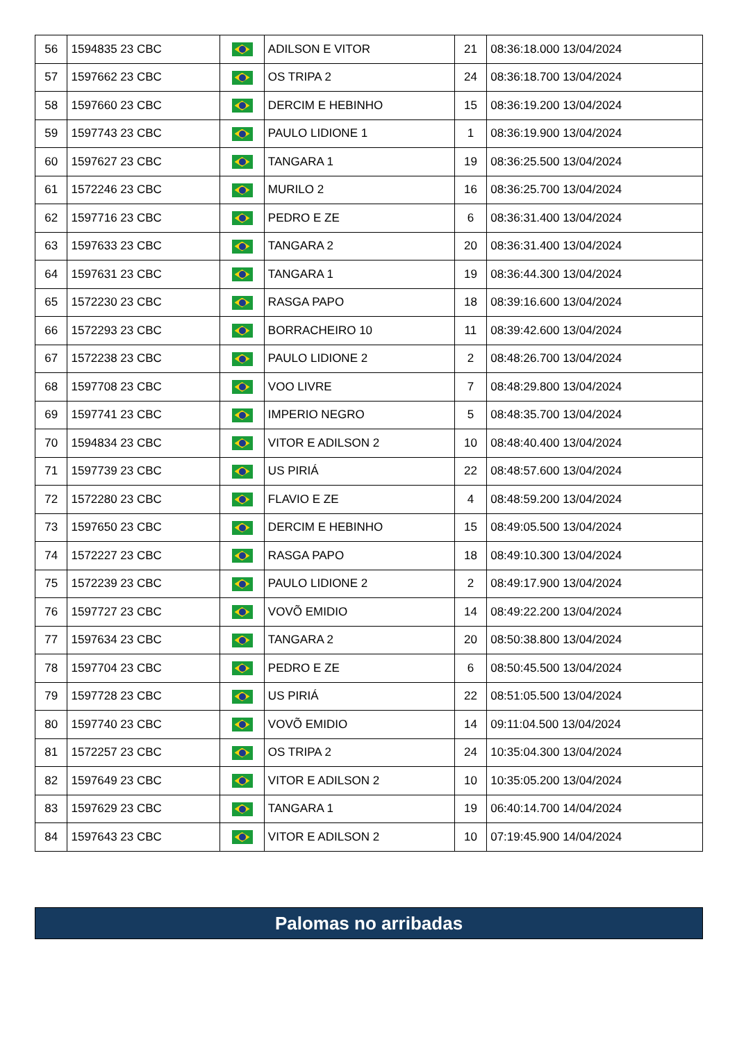| 56 | 1594835 23 CBC | | ADILSON E VITOR | 21 | 08:36:18.000 13/04/2024 |
| 57 | 1597662 23 CBC | | OS TRIPA 2 | 24 | 08:36:18.700 13/04/2024 |
| 58 | 1597660 23 CBC | | DERCIM E HEBINHO | 15 | 08:36:19.200 13/04/2024 |
| 59 | 1597743 23 CBC | | PAULO LIDIONE 1 | 1 | 08:36:19.900 13/04/2024 |
| 60 | 1597627 23 CBC | | TANGARA 1 | 19 | 08:36:25.500 13/04/2024 |
| 61 | 1572246 23 CBC | | MURILO 2 | 16 | 08:36:25.700 13/04/2024 |
| 62 | 1597716 23 CBC | | PEDRO E ZE | 6 | 08:36:31.400 13/04/2024 |
| 63 | 1597633 23 CBC | | TANGARA 2 | 20 | 08:36:31.400 13/04/2024 |
| 64 | 1597631 23 CBC | | TANGARA 1 | 19 | 08:36:44.300 13/04/2024 |
| 65 | 1572230 23 CBC | | RASGA PAPO | 18 | 08:39:16.600 13/04/2024 |
| 66 | 1572293 23 CBC | | BORRACHEIRO 10 | 11 | 08:39:42.600 13/04/2024 |
| 67 | 1572238 23 CBC | | PAULO LIDIONE 2 | 2 | 08:48:26.700 13/04/2024 |
| 68 | 1597708 23 CBC | | VOO LIVRE | 7 | 08:48:29.800 13/04/2024 |
| 69 | 1597741 23 CBC | | IMPERIO NEGRO | 5 | 08:48:35.700 13/04/2024 |
| 70 | 1594834 23 CBC | | VITOR E ADILSON 2 | 10 | 08:48:40.400 13/04/2024 |
| 71 | 1597739 23 CBC | | US PIRIÁ | 22 | 08:48:57.600 13/04/2024 |
| 72 | 1572280 23 CBC | | FLAVIO E ZE | 4 | 08:48:59.200 13/04/2024 |
| 73 | 1597650 23 CBC | | DERCIM E HEBINHO | 15 | 08:49:05.500 13/04/2024 |
| 74 | 1572227 23 CBC | | RASGA PAPO | 18 | 08:49:10.300 13/04/2024 |
| 75 | 1572239 23 CBC | | PAULO LIDIONE 2 | 2 | 08:49:17.900 13/04/2024 |
| 76 | 1597727 23 CBC | | VOVÕ EMIDIO | 14 | 08:49:22.200 13/04/2024 |
| 77 | 1597634 23 CBC | | TANGARA 2 | 20 | 08:50:38.800 13/04/2024 |
| 78 | 1597704 23 CBC | | PEDRO E ZE | 6 | 08:50:45.500 13/04/2024 |
| 79 | 1597728 23 CBC | | US PIRIÁ | 22 | 08:51:05.500 13/04/2024 |
| 80 | 1597740 23 CBC | | VOVÕ EMIDIO | 14 | 09:11:04.500 13/04/2024 |
| 81 | 1572257 23 CBC | | OS TRIPA 2 | 24 | 10:35:04.300 13/04/2024 |
| 82 | 1597649 23 CBC | | VITOR E ADILSON 2 | 10 | 10:35:05.200 13/04/2024 |
| 83 | 1597629 23 CBC | | TANGARA 1 | 19 | 06:40:14.700 14/04/2024 |
| 84 | 1597643 23 CBC | | VITOR E ADILSON 2 | 10 | 07:19:45.900 14/04/2024 |
Palomas no arribadas